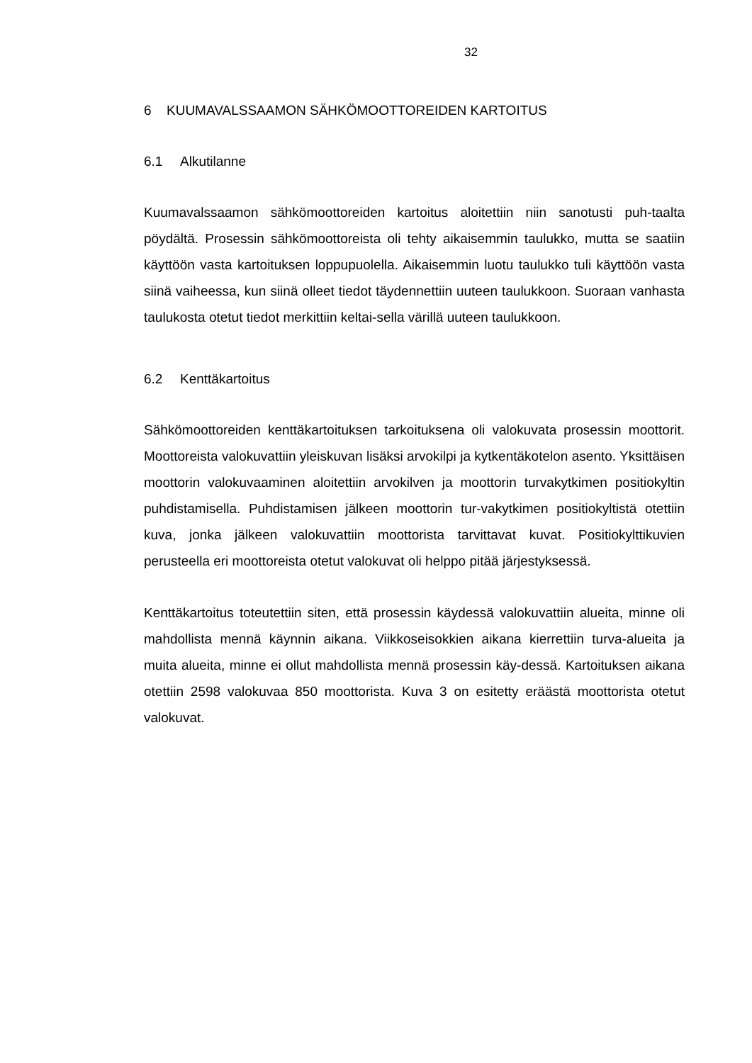32
6 KUUMAVALSSAAMON SÄHKÖMOOTTOREIDEN KARTOITUS
6.1 Alkutilanne
Kuumavalssaamon sähkömoottoreiden kartoitus aloitettiin niin sanotusti puh-taalta pöydältä. Prosessin sähkömoottoreista oli tehty aikaisemmin taulukko, mutta se saatiin käyttöön vasta kartoituksen loppupuolella. Aikaisemmin luotu taulukko tuli käyttöön vasta siinä vaiheessa, kun siinä olleet tiedot täydennettiin uuteen taulukkoon. Suoraan vanhasta taulukosta otetut tiedot merkittiin keltai-sella värillä uuteen taulukkoon.
6.2 Kenttäkartoitus
Sähkömoottoreiden kenttäkartoituksen tarkoituksena oli valokuvata prosessin moottorit. Moottoreista valokuvattiin yleiskuvan lisäksi arvokilpi ja kytkentäkotelon asento. Yksittäisen moottorin valokuvaaminen aloitettiin arvokilven ja moottorin turvakytkimen positiokyltin puhdistamisella. Puhdistamisen jälkeen moottorin tur-vakytkimen positiokyltistä otettiin kuva, jonka jälkeen valokuvattiin moottorista tarvittavat kuvat. Positiokylttikuvien perusteella eri moottoreista otetut valokuvat oli helppo pitää järjestyksessä.
Kenttäkartoitus toteutettiin siten, että prosessin käydessä valokuvattiin alueita, minne oli mahdollista mennä käynnin aikana. Viikkoseisokkien aikana kierrettiin turva-alueita ja muita alueita, minne ei ollut mahdollista mennä prosessin käy-dessä. Kartoituksen aikana otettiin 2598 valokuvaa 850 moottorista. Kuva 3 on esitetty eräästä moottorista otetut valokuvat.